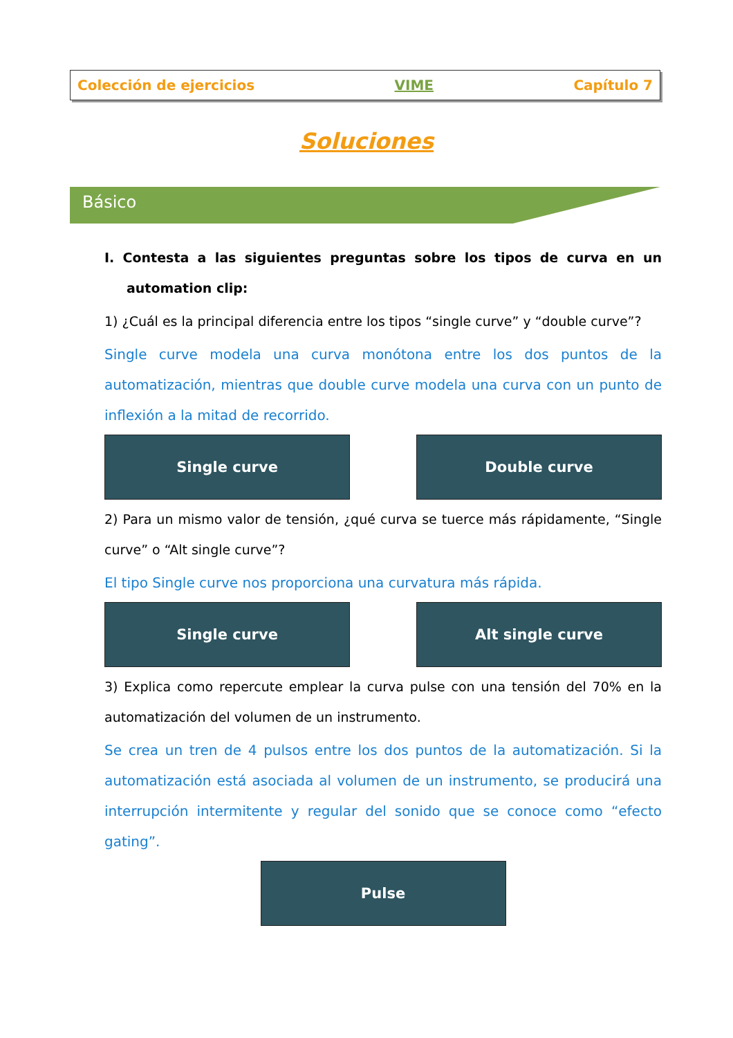Colección de ejercicios VIME Capítulo 7
Soluciones
Básico
I. Contesta a las siguientes preguntas sobre los tipos de curva en un automation clip:
1) ¿Cuál es la principal diferencia entre los tipos “single curve” y “double curve”?
Single curve modela una curva monótona entre los dos puntos de la automatización, mientras que double curve modela una curva con un punto de inflexión a la mitad de recorrido.
Single curve Double curve
2) Para un mismo valor de tensión, ¿qué curva se tuerce más rápidamente, “Single curve” o “Alt single curve”?
El tipo Single curve nos proporciona una curvatura más rápida.
Single curve Alt single curve
3) Explica como repercute emplear la curva pulse con una tensión del 70% en la automatización del volumen de un instrumento.
Se crea un tren de 4 pulsos entre los dos puntos de la automatización. Si la automatización está asociada al volumen de un instrumento, se producirá una interrupción intermitente y regular del sonido que se conoce como “efecto gating”.
Pulse